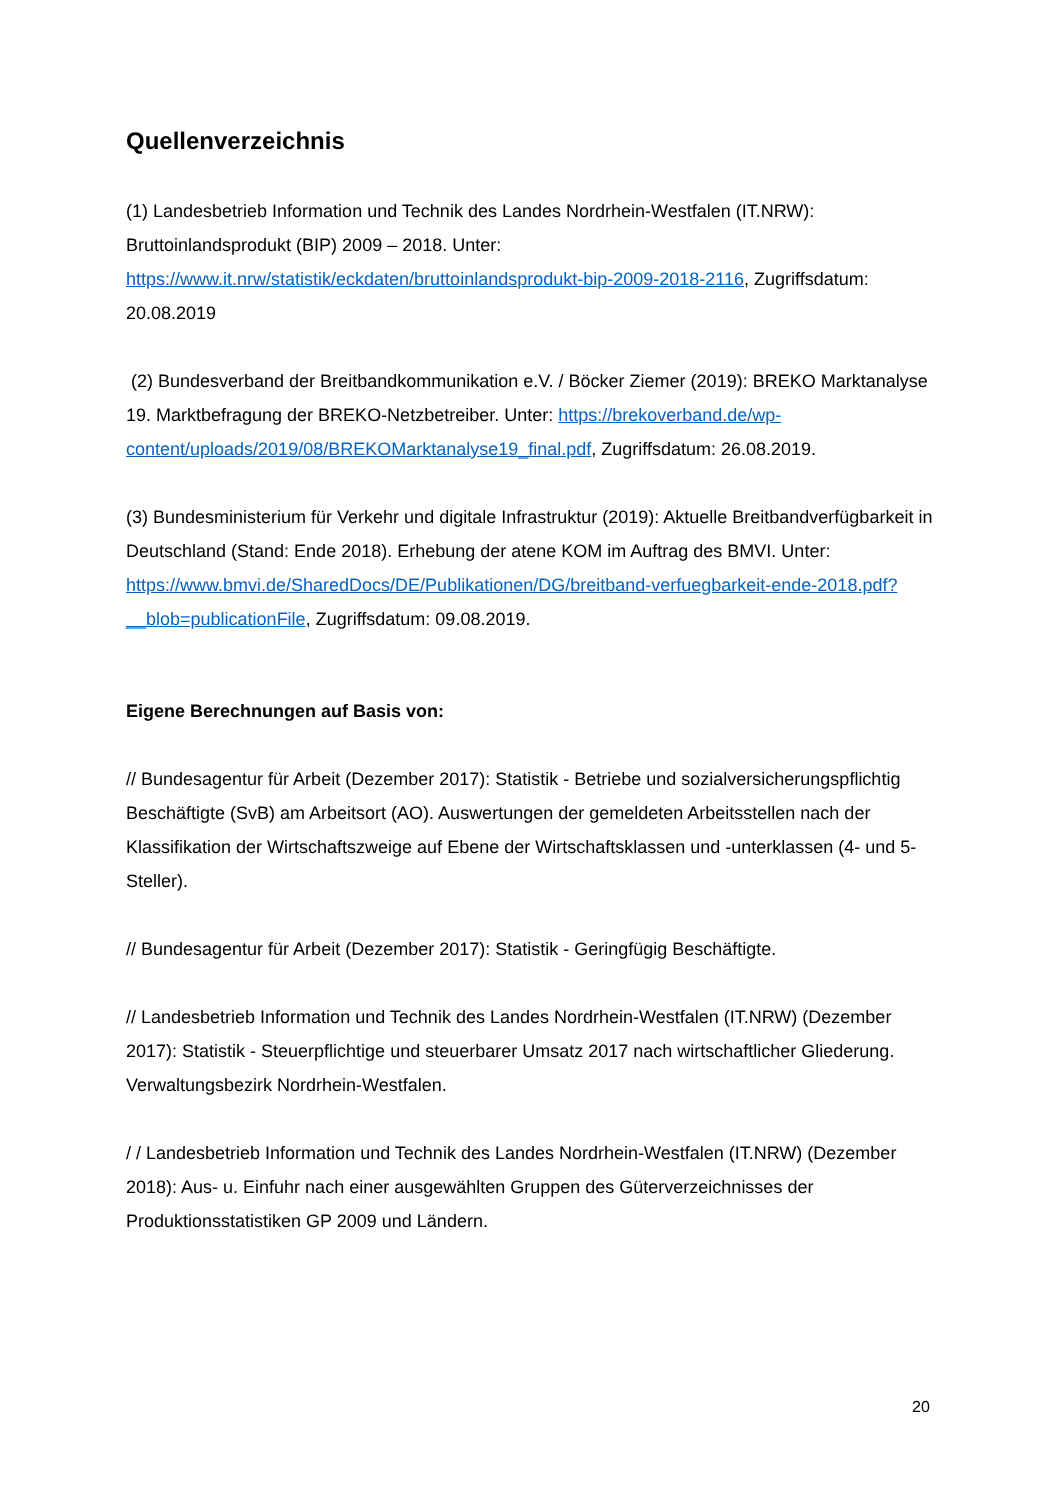Quellenverzeichnis
(1) Landesbetrieb Information und Technik des Landes Nordrhein-Westfalen (IT.NRW): Bruttoinlandsprodukt (BIP) 2009 – 2018. Unter:
https://www.it.nrw/statistik/eckdaten/bruttoinlandsprodukt-bip-2009-2018-2116, Zugriffsdatum: 20.08.2019
(2) Bundesverband der Breitbandkommunikation e.V. / Böcker Ziemer (2019): BREKO Marktanalyse 19. Marktbefragung der BREKO-Netzbetreiber. Unter: https://brekoverband.de/wp-content/uploads/2019/08/BREKOMarktanalyse19_final.pdf, Zugriffsdatum: 26.08.2019.
(3) Bundesministerium für Verkehr und digitale Infrastruktur (2019): Aktuelle Breitbandverfügbarkeit in Deutschland (Stand: Ende 2018). Erhebung der atene KOM im Auftrag des BMVI. Unter: https://www.bmvi.de/SharedDocs/DE/Publikationen/DG/breitband-verfuegbarkeit-ende-2018.pdf?__blob=publicationFile, Zugriffsdatum: 09.08.2019.
Eigene Berechnungen auf Basis von:
// Bundesagentur für Arbeit (Dezember 2017): Statistik - Betriebe und sozialversicherungspflichtig Beschäftigte (SvB) am Arbeitsort (AO). Auswertungen der gemeldeten Arbeitsstellen nach der Klassifikation der Wirtschaftszweige auf Ebene der Wirtschaftsklassen und -unterklassen (4- und 5-Steller).
// Bundesagentur für Arbeit (Dezember 2017): Statistik - Geringfügig Beschäftigte.
// Landesbetrieb Information und Technik des Landes Nordrhein-Westfalen (IT.NRW) (Dezember 2017): Statistik - Steuerpflichtige und steuerbarer Umsatz 2017 nach wirtschaftlicher Gliederung. Verwaltungsbezirk Nordrhein-Westfalen.
/ / Landesbetrieb Information und Technik des Landes Nordrhein-Westfalen (IT.NRW) (Dezember 2018): Aus- u. Einfuhr nach einer ausgewählten Gruppen des Güterverzeichnisses der Produktionsstatistiken GP 2009 und Ländern.
20